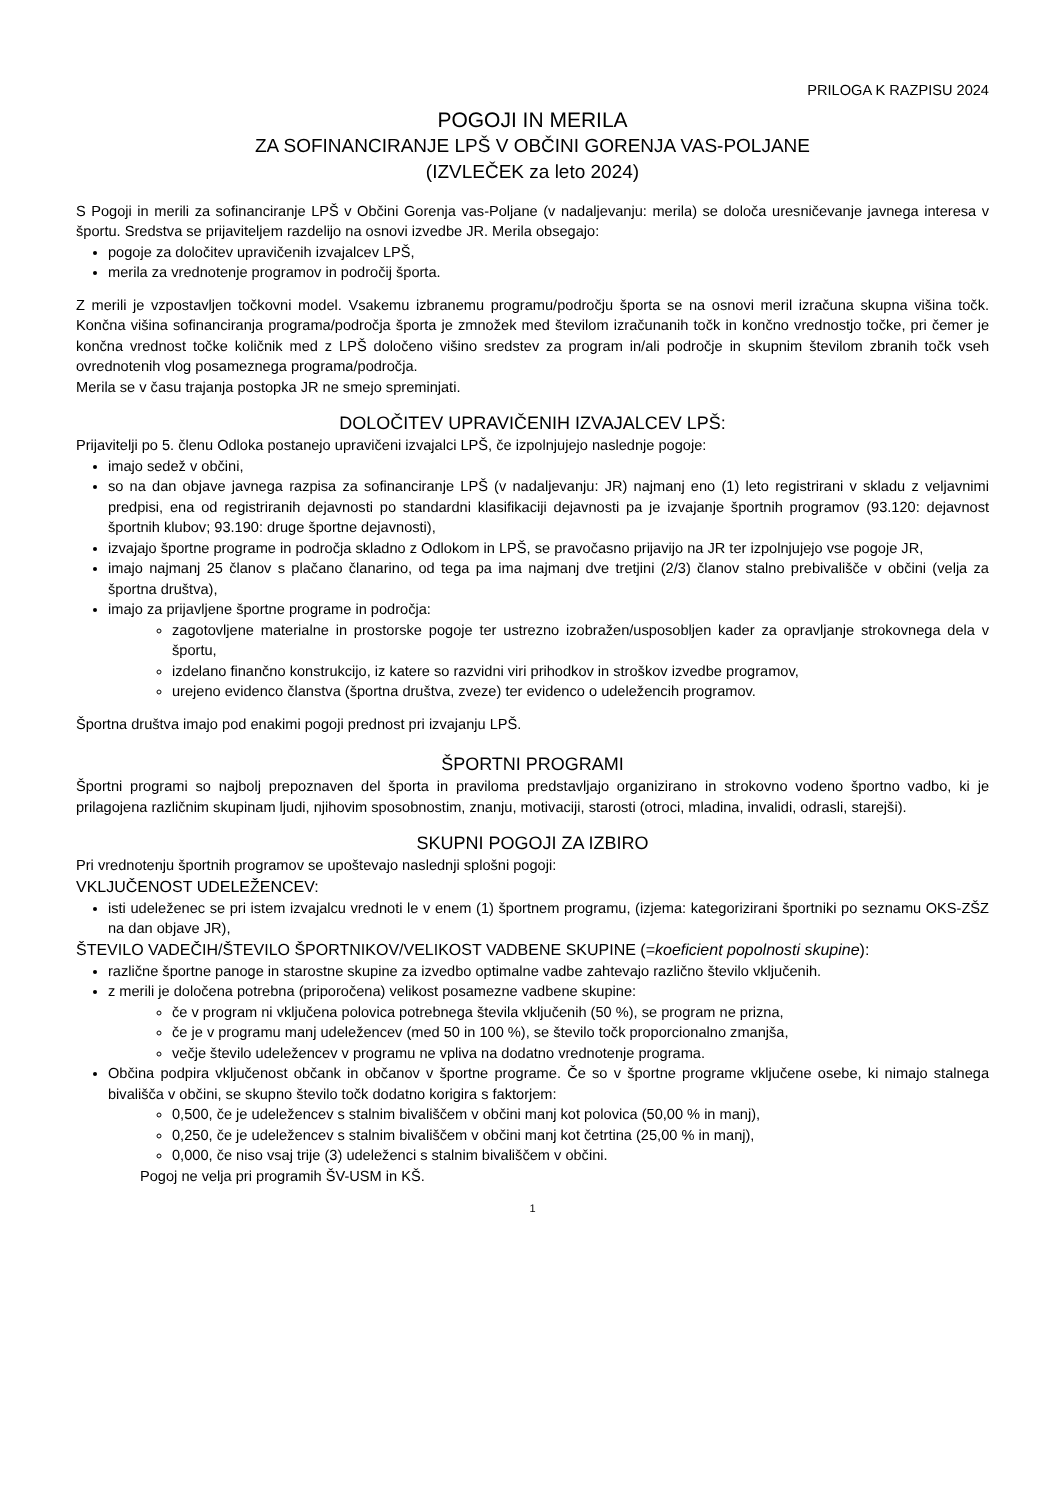PRILOGA K RAZPISU 2024
POGOJI IN MERILA
ZA SOFINANCIRANJE LPŠ V OBČINI GORENJA VAS-POLJANE
(IZVLEČEK za leto 2024)
S Pogoji in merili za sofinanciranje LPŠ v Občini Gorenja vas-Poljane (v nadaljevanju: merila) se določa uresničevanje javnega interesa v športu. Sredstva se prijaviteljem razdelijo na osnovi izvedbe JR. Merila obsegajo:
pogoje za določitev upravičenih izvajalcev LPŠ,
merila za vrednotenje programov in področij športa.
Z merili je vzpostavljen točkovni model. Vsakemu izbranemu programu/področju športa se na osnovi meril izračuna skupna višina točk. Končna višina sofinanciranja programa/področja športa je zmnožek med številom izračunanih točk in končno vrednostjo točke, pri čemer je končna vrednost točke količnik med z LPŠ določeno višino sredstev za program in/ali področje in skupnim številom zbranih točk vseh ovrednotenih vlog posameznega programa/področja.
Merila se v času trajanja postopka JR ne smejo spreminjati.
DOLOČITEV UPRAVIČENIH IZVAJALCEV LPŠ:
Prijavitelji po 5. členu Odloka postanejo upravičeni izvajalci LPŠ, če izpolnjujejo naslednje pogoje:
imajo sedež v občini,
so na dan objave javnega razpisa za sofinanciranje LPŠ (v nadaljevanju: JR) najmanj eno (1) leto registrirani v skladu z veljavnimi predpisi, ena od registriranih dejavnosti po standardni klasifikaciji dejavnosti pa je izvajanje športnih programov (93.120: dejavnost športnih klubov; 93.190: druge športne dejavnosti),
izvajajo športne programe in področja skladno z Odlokom in LPŠ, se pravočasno prijavijo na JR ter izpolnjujejo vse pogoje JR,
imajo najmanj 25 članov s plačano članarino, od tega pa ima najmanj dve tretjini (2/3) članov stalno prebivališče v občini (velja za športna društva),
imajo za prijavljene športne programe in področja:
zagotovljene materialne in prostorske pogoje ter ustrezno izobražen/usposobljen kader za opravljanje strokovnega dela v športu,
izdelano finančno konstrukcijo, iz katere so razvidni viri prihodkov in stroškov izvedbe programov,
urejeno evidenco članstva (športna društva, zveze) ter evidenco o udeležencih programov.
Športna društva imajo pod enakimi pogoji prednost pri izvajanju LPŠ.
ŠPORTNI PROGRAMI
Športni programi so najbolj prepoznaven del športa in praviloma predstavljajo organizirano in strokovno vodeno športno vadbo, ki je prilagojena različnim skupinam ljudi, njihovim sposobnostim, znanju, motivaciji, starosti (otroci, mladina, invalidi, odrasli, starejši).
SKUPNI POGOJI ZA IZBIRO
Pri vrednotenju športnih programov se upoštevajo naslednji splošni pogoji:
VKLJUČENOST UDELEŽENCEV:
isti udeleženec se pri istem izvajalcu vrednoti le v enem (1) športnem programu, (izjema: kategorizirani športniki po seznamu OKS-ZŠZ na dan objave JR),
ŠTEVILO VADEČIH/ŠTEVILO ŠPORTNIKOV/VELIKOST VADBENE SKUPINE (=koeficient popolnosti skupine):
različne športne panoge in starostne skupine za izvedbo optimalne vadbe zahtevajo različno število vključenih.
z merili je določena potrebna (priporočena) velikost posamezne vadbene skupine:
če v program ni vključena polovica potrebnega števila vključenih (50 %), se program ne prizna,
če je v programu manj udeležencev (med 50 in 100 %), se število točk proporcionalno zmanjša,
večje število udeležencev v programu ne vpliva na dodatno vrednotenje programa.
Občina podpira vključenost občank in občanov v športne programe. Če so v športne programe vključene osebe, ki nimajo stalnega bivališča v občini, se skupno število točk dodatno korigira s faktorjem:
0,500, če je udeležencev s stalnim bivališčem v občini manj kot polovica (50,00 % in manj),
0,250, če je udeležencev s stalnim bivališčem v občini manj kot četrtina (25,00 % in manj),
0,000, če niso vsaj trije (3) udeleženci s stalnim bivališčem v občini.
Pogoj ne velja pri programih ŠV-USM in KŠ.
1